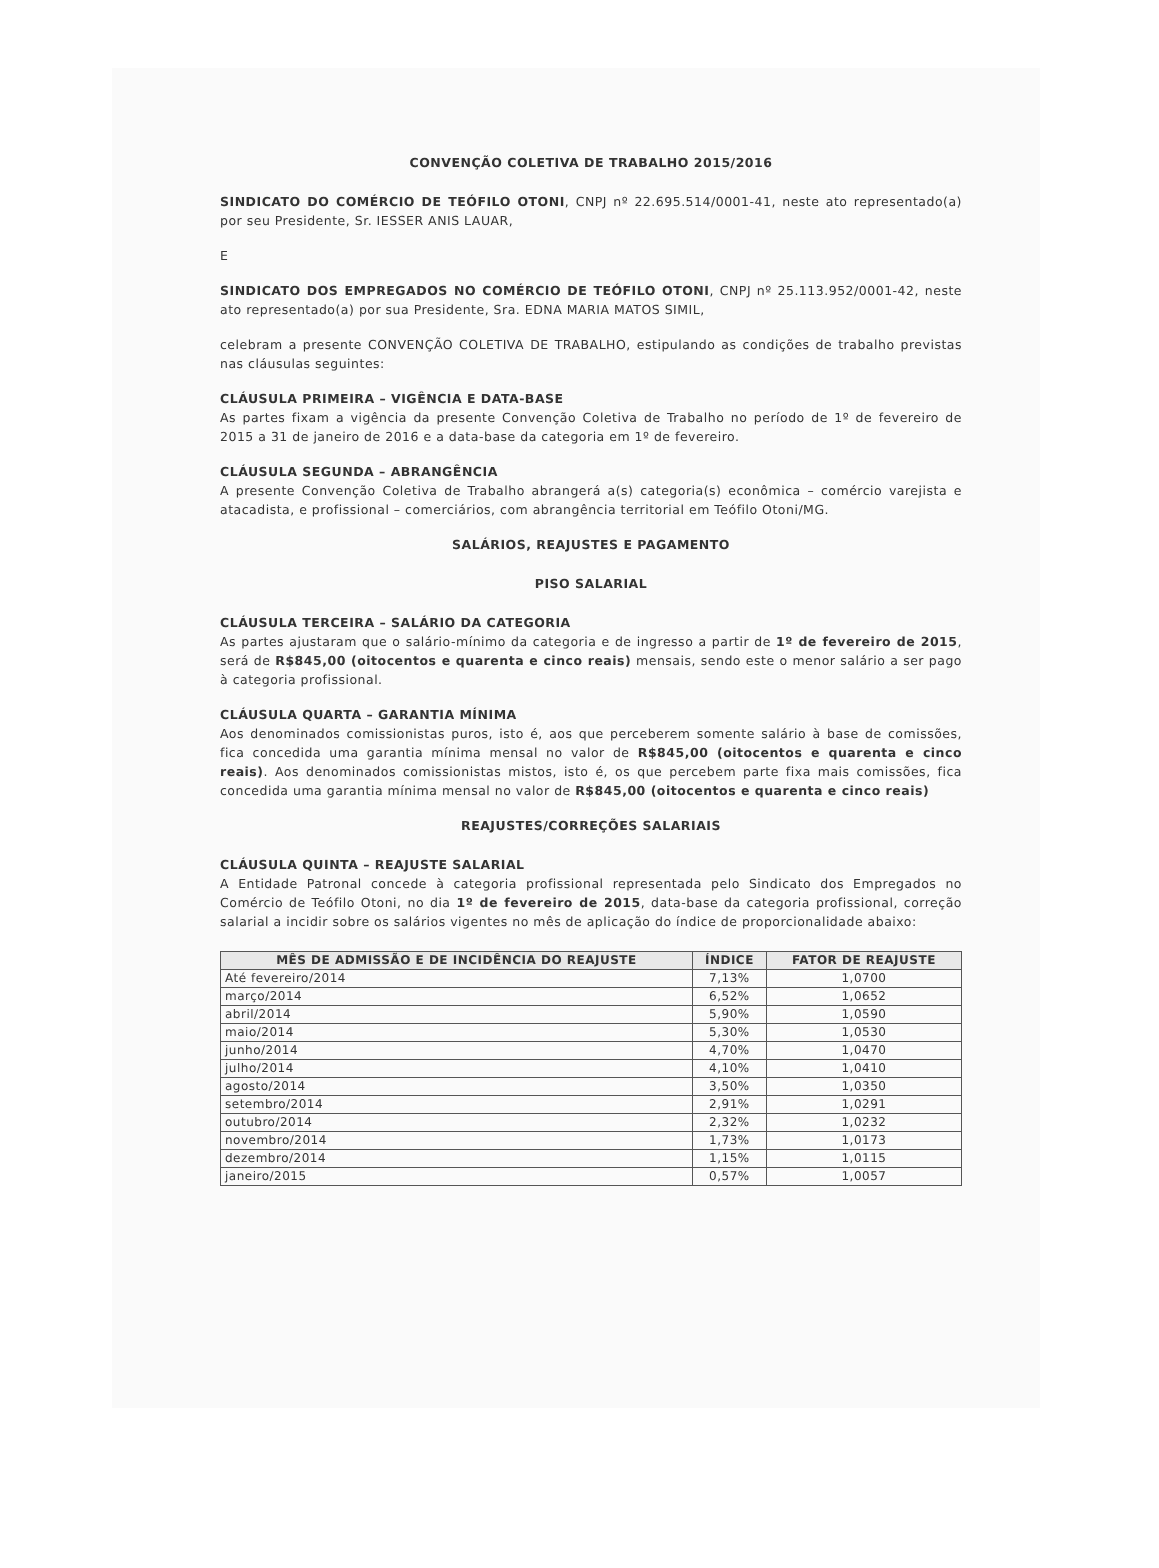CONVENÇÃO COLETIVA DE TRABALHO 2015/2016
SINDICATO DO COMÉRCIO DE TEÓFILO OTONI, CNPJ nº 22.695.514/0001-41, neste ato representado(a) por seu Presidente, Sr. IESSER ANIS LAUAR,
E
SINDICATO DOS EMPREGADOS NO COMÉRCIO DE TEÓFILO OTONI, CNPJ nº 25.113.952/0001-42, neste ato representado(a) por sua Presidente, Sra. EDNA MARIA MATOS SIMIL,
celebram a presente CONVENÇÃO COLETIVA DE TRABALHO, estipulando as condições de trabalho previstas nas cláusulas seguintes:
CLÁUSULA PRIMEIRA – VIGÊNCIA E DATA-BASE
As partes fixam a vigência da presente Convenção Coletiva de Trabalho no período de 1º de fevereiro de 2015 a 31 de janeiro de 2016 e a data-base da categoria em 1º de fevereiro.
CLÁUSULA SEGUNDA – ABRANGÊNCIA
A presente Convenção Coletiva de Trabalho abrangerá a(s) categoria(s) econômica – comércio varejista e atacadista, e profissional – comerciários, com abrangência territorial em Teófilo Otoni/MG.
SALÁRIOS, REAJUSTES E PAGAMENTO
PISO SALARIAL
CLÁUSULA TERCEIRA – SALÁRIO DA CATEGORIA
As partes ajustaram que o salário-mínimo da categoria e de ingresso a partir de 1º de fevereiro de 2015, será de R$845,00 (oitocentos e quarenta e cinco reais) mensais, sendo este o menor salário a ser pago à categoria profissional.
CLÁUSULA QUARTA – GARANTIA MÍNIMA
Aos denominados comissionistas puros, isto é, aos que perceberem somente salário à base de comissões, fica concedida uma garantia mínima mensal no valor de R$845,00 (oitocentos e quarenta e cinco reais). Aos denominados comissionistas mistos, isto é, os que percebem parte fixa mais comissões, fica concedida uma garantia mínima mensal no valor de R$845,00 (oitocentos e quarenta e cinco reais)
REAJUSTES/CORREÇÕES SALARIAIS
CLÁUSULA QUINTA – REAJUSTE SALARIAL
A Entidade Patronal concede à categoria profissional representada pelo Sindicato dos Empregados no Comércio de Teófilo Otoni, no dia 1º de fevereiro de 2015, data-base da categoria profissional, correção salarial a incidir sobre os salários vigentes no mês de aplicação do índice de proporcionalidade abaixo:
| MÊS DE ADMISSÃO E DE INCIDÊNCIA DO REAJUSTE | ÍNDICE | FATOR DE REAJUSTE |
| --- | --- | --- |
| Até fevereiro/2014 | 7,13% | 1,0700 |
| março/2014 | 6,52% | 1,0652 |
| abril/2014 | 5,90% | 1,0590 |
| maio/2014 | 5,30% | 1,0530 |
| junho/2014 | 4,70% | 1,0470 |
| julho/2014 | 4,10% | 1,0410 |
| agosto/2014 | 3,50% | 1,0350 |
| setembro/2014 | 2,91% | 1,0291 |
| outubro/2014 | 2,32% | 1,0232 |
| novembro/2014 | 1,73% | 1,0173 |
| dezembro/2014 | 1,15% | 1,0115 |
| janeiro/2015 | 0,57% | 1,0057 |